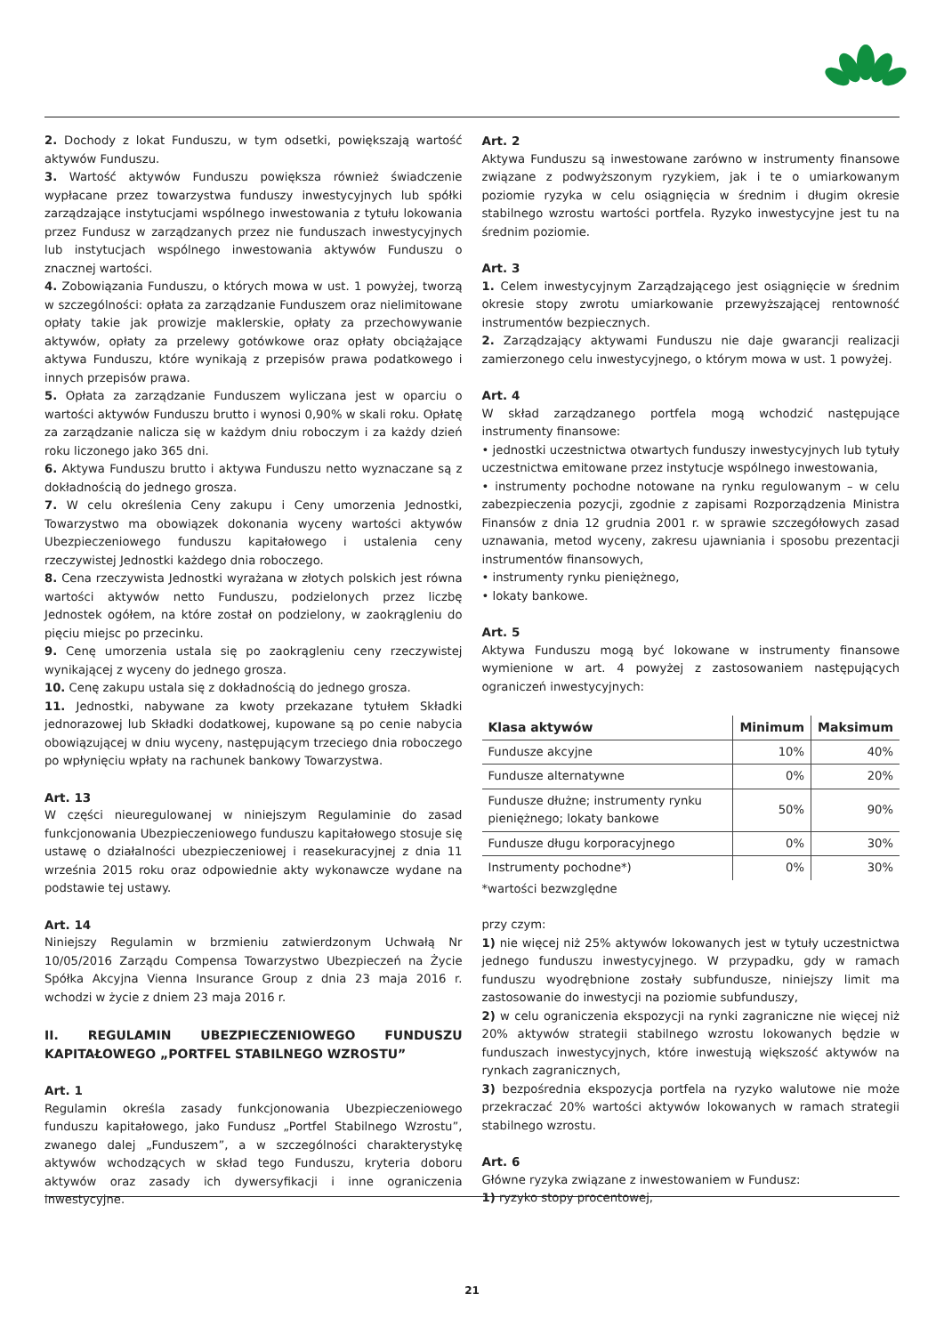2. Dochody z lokat Funduszu, w tym odsetki, powiększają wartość aktywów Funduszu.
3. Wartość aktywów Funduszu powiększa również świadczenie wypłacane przez towarzystwa funduszy inwestycyjnych lub spółki zarządzające instytucjami wspólnego inwestowania z tytułu lokowania przez Fundusz w zarządzanych przez nie funduszach inwestycyjnych lub instytucjach wspólnego inwestowania aktywów Funduszu o znacznej wartości.
4. Zobowiązania Funduszu, o których mowa w ust. 1 powyżej, tworzą w szczególności: opłata za zarządzanie Funduszem oraz nielimitowane opłaty takie jak prowizje maklerskie, opłaty za przechowywanie aktywów, opłaty za przelewy gotówkowe oraz opłaty obciążające aktywa Funduszu, które wynikają z przepisów prawa podatkowego i innych przepisów prawa.
5. Opłata za zarządzanie Funduszem wyliczana jest w oparciu o wartości aktywów Funduszu brutto i wynosi 0,90% w skali roku. Opłatę za zarządzanie nalicza się w każdym dniu roboczym i za każdy dzień roku liczonego jako 365 dni.
6. Aktywa Funduszu brutto i aktywa Funduszu netto wyznaczane są z dokładnością do jednego grosza.
7. W celu określenia Ceny zakupu i Ceny umorzenia Jednostki, Towarzystwo ma obowiązek dokonania wyceny wartości aktywów Ubezpieczeniowego funduszu kapitałowego i ustalenia ceny rzeczywistej Jednostki każdego dnia roboczego.
8. Cena rzeczywista Jednostki wyrażana w złotych polskich jest równa wartości aktywów netto Funduszu, podzielonych przez liczbę Jednostek ogółem, na które został on podzielony, w zaokrągleniu do pięciu miejsc po przecinku.
9. Cenę umorzenia ustala się po zaokrągleniu ceny rzeczywistej wynikającej z wyceny do jednego grosza.
10. Cenę zakupu ustala się z dokładnością do jednego grosza.
11. Jednostki, nabywane za kwoty przekazane tytułem Składki jednorazowej lub Składki dodatkowej, kupowane są po cenie nabycia obowiązującej w dniu wyceny, następującym trzeciego dnia roboczego po wpłynięciu wpłaty na rachunek bankowy Towarzystwa.
Art. 13
W części nieuregulowanej w niniejszym Regulaminie do zasad funkcjonowania Ubezpieczeniowego funduszu kapitałowego stosuje się ustawę o działalności ubezpieczeniowej i reasekuracyjnej z dnia 11 września 2015 roku oraz odpowiednie akty wykonawcze wydane na podstawie tej ustawy.
Art. 14
Niniejszy Regulamin w brzmieniu zatwierdzonym Uchwałą Nr 10/05/2016 Zarządu Compensa Towarzystwo Ubezpieczeń na Życie Spółka Akcyjna Vienna Insurance Group z dnia 23 maja 2016 r. wchodzi w życie z dniem 23 maja 2016 r.
II. REGULAMIN UBEZPIECZENIOWEGO FUNDUSZU KAPITAŁOWEGO „PORTFEL STABILNEGO WZROSTU”
Art. 1
Regulamin określa zasady funkcjonowania Ubezpieczeniowego funduszu kapitałowego, jako Fundusz „Portfel Stabilnego Wzrostu”, zwanego dalej „Funduszem”, a w szczególności charakterystykę aktywów wchodzących w skład tego Funduszu, kryteria doboru aktywów oraz zasady ich dywersyfikacji i inne ograniczenia inwestycyjne.
Art. 2
Aktywa Funduszu są inwestowane zarówno w instrumenty finansowe związane z podwyższonym ryzykiem, jak i te o umiarkowanym poziomie ryzyka w celu osiągnięcia w średnim i długim okresie stabilnego wzrostu wartości portfela. Ryzyko inwestycyjne jest tu na średnim poziomie.
Art. 3
1. Celem inwestycyjnym Zarządzającego jest osiągnięcie w średnim okresie stopy zwrotu umiarkowanie przewyższającej rentowność instrumentów bezpiecznych.
2. Zarządzający aktywami Funduszu nie daje gwarancji realizacji zamierzonego celu inwestycyjnego, o którym mowa w ust. 1 powyżej.
Art. 4
W skład zarządzanego portfela mogą wchodzić następujące instrumenty finansowe:
• jednostki uczestnictwa otwartych funduszy inwestycyjnych lub tytuły uczestnictwa emitowane przez instytucje wspólnego inwestowania,
• instrumenty pochodne notowane na rynku regulowanym – w celu zabezpieczenia pozycji, zgodnie z zapisami Rozporządzenia Ministra Finansów z dnia 12 grudnia 2001 r. w sprawie szczegółowych zasad uznawania, metod wyceny, zakresu ujawniania i sposobu prezentacji instrumentów finansowych,
• instrumenty rynku pieniężnego,
• lokaty bankowe.
Art. 5
Aktywa Funduszu mogą być lokowane w instrumenty finansowe wymienione w art. 4 powyżej z zastosowaniem następujących ograniczeń inwestycyjnych:
| Klasa aktywów | Minimum | Maksimum |
| --- | --- | --- |
| Fundusze akcyjne | 10% | 40% |
| Fundusze alternatywne | 0% | 20% |
| Fundusze dłużne; instrumenty rynku pieniężnego; lokaty bankowe | 50% | 90% |
| Fundusze długu korporacyjnego | 0% | 30% |
| Instrumenty pochodne*) | 0% | 30% |
*wartości bezwzględne
przy czym:
1) nie więcej niż 25% aktywów lokowanych jest w tytuły uczestnictwa jednego funduszu inwestycyjnego. W przypadku, gdy w ramach funduszu wyodrębnione zostały subfundusze, niniejszy limit ma zastosowanie do inwestycji na poziomie subfunduszy,
2) w celu ograniczenia ekspozycji na rynki zagraniczne nie więcej niż 20% aktywów strategii stabilnego wzrostu lokowanych będzie w funduszach inwestycyjnych, które inwestują większość aktywów na rynkach zagranicznych,
3) bezpośrednia ekspozycja portfela na ryzyko walutowe nie może przekraczać 20% wartości aktywów lokowanych w ramach strategii stabilnego wzrostu.
Art. 6
Główne ryzyka związane z inwestowaniem w Fundusz:
1) ryzyko stopy procentowej,
21